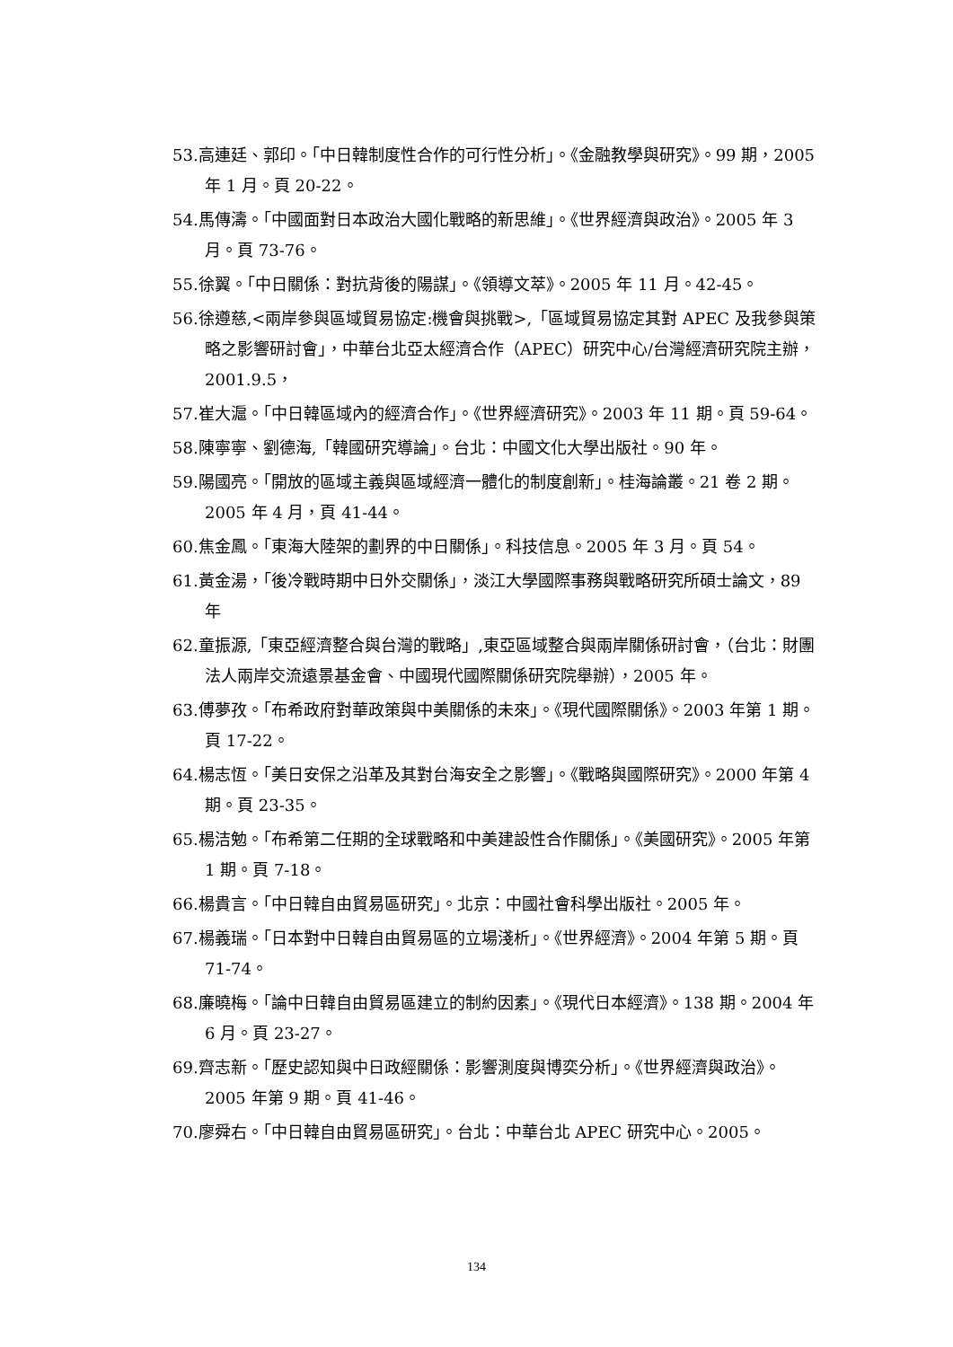53.高連廷、郭印。「中日韓制度性合作的可行性分析」。《金融教學與研究》。99 期，2005 年 1 月。頁 20-22。
54.馬傳濤。「中國面對日本政治大國化戰略的新思維」。《世界經濟與政治》。2005 年 3 月。頁 73-76。
55.徐翼。「中日關係：對抗背後的陽謀」。《領導文萃》。2005 年 11 月。42-45。
56.徐遵慈,<兩岸參與區域貿易協定:機會與挑戰>,「區域貿易協定其對 APEC 及我參與策略之影響研討會」，中華台北亞太經濟合作（APEC）研究中心/台灣經濟研究院主辦，2001.9.5，
57.崔大滬。「中日韓區域內的經濟合作」。《世界經濟研究》。2003 年 11 期。頁 59-64。
58.陳寧寧、劉德海,「韓國研究導論」。台北：中國文化大學出版社。90 年。
59.陽國亮。「開放的區域主義與區域經濟一體化的制度創新」。桂海論叢。21 卷 2 期。2005 年 4 月，頁 41-44。
60.焦金鳳。「東海大陸架的劃界的中日關係」。科技信息。2005 年 3 月。頁 54。
61.黃金湯，「後冷戰時期中日外交關係」，淡江大學國際事務與戰略研究所碩士論文，89 年
62.童振源,「東亞經濟整合與台灣的戰略」,東亞區域整合與兩岸關係研討會，（台北：財團法人兩岸交流遠景基金會、中國現代國際關係研究院舉辦），2005 年。
63.傅夢孜。「布希政府對華政策與中美關係的未來」。《現代國際關係》。2003 年第 1 期。頁 17-22。
64.楊志恆。「美日安保之沿革及其對台海安全之影響」。《戰略與國際研究》。2000 年第 4 期。頁 23-35。
65.楊洁勉。「布希第二任期的全球戰略和中美建設性合作關係」。《美國研究》。2005 年第 1 期。頁 7-18。
66.楊貴言。「中日韓自由貿易區研究」。北京：中國社會科學出版社。2005 年。
67.楊義瑞。「日本對中日韓自由貿易區的立場淺析」。《世界經濟》。2004 年第 5 期。頁 71-74。
68.廉曉梅。「論中日韓自由貿易區建立的制約因素」。《現代日本經濟》。138 期。2004 年 6 月。頁 23-27。
69.齊志新。「歷史認知與中日政經關係：影響測度與博奕分析」。《世界經濟與政治》。2005 年第 9 期。頁 41-46。
70.廖舜右。「中日韓自由貿易區研究」。台北：中華台北 APEC 研究中心。2005。
134